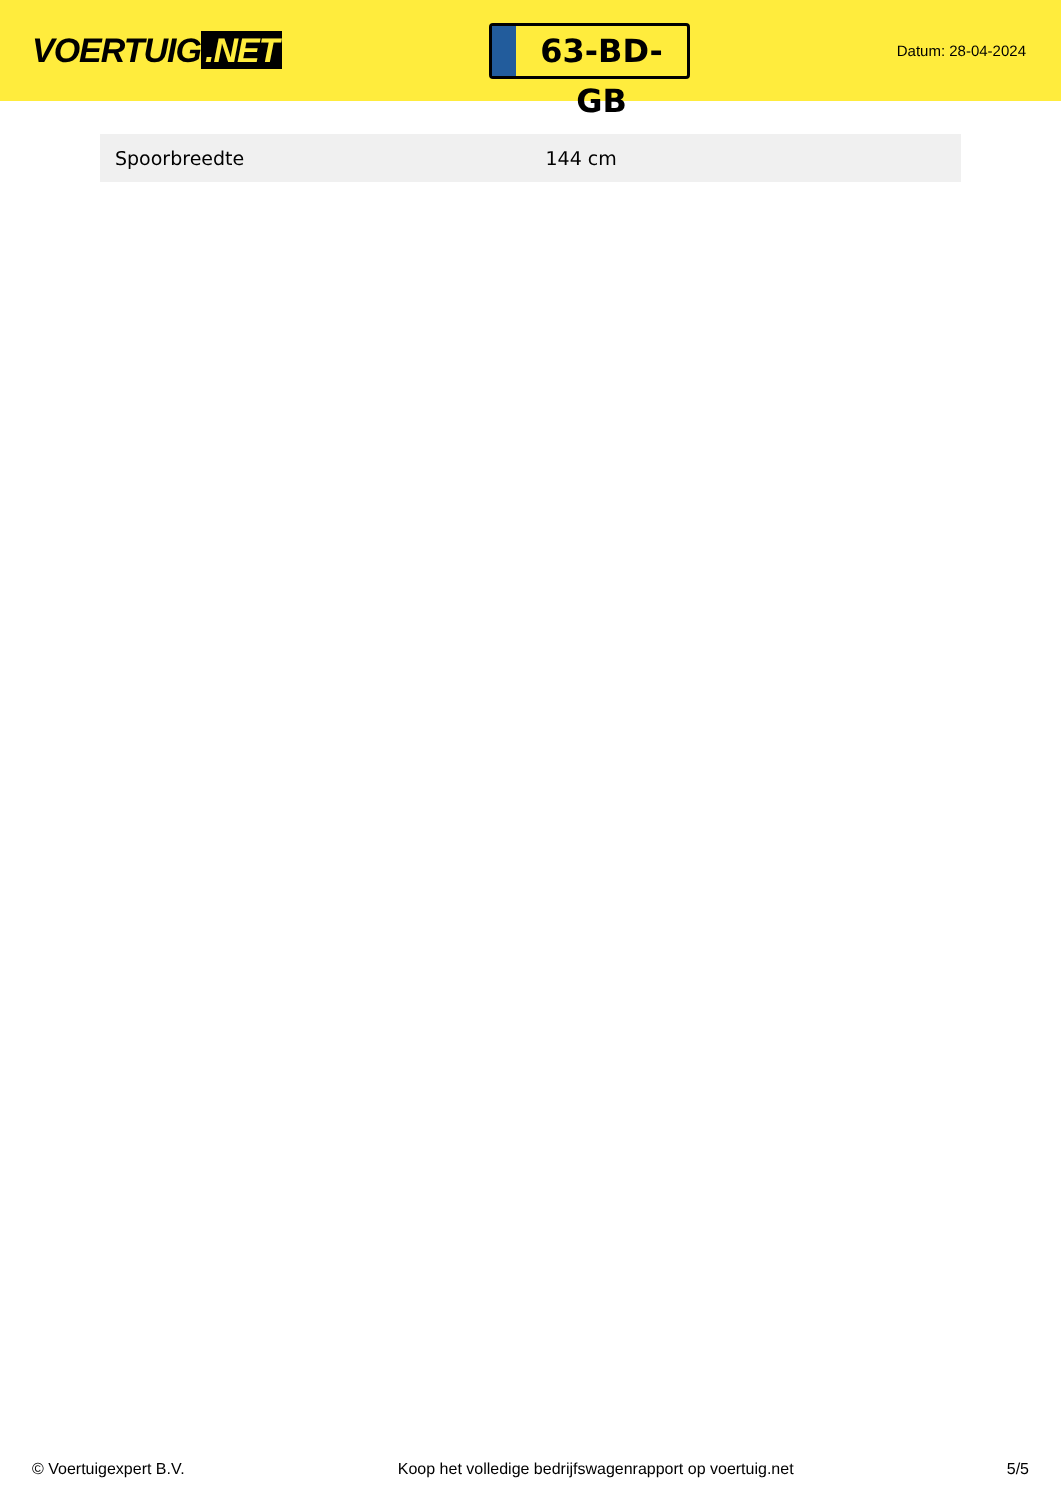VOERTUIG.NET
63-BD-GB
Datum: 28-04-2024
| Spoorbreedte | 144 cm |
© Voertuigexpert B.V. Koop het volledige bedrijfswagenrapport op voertuig.net 5/5